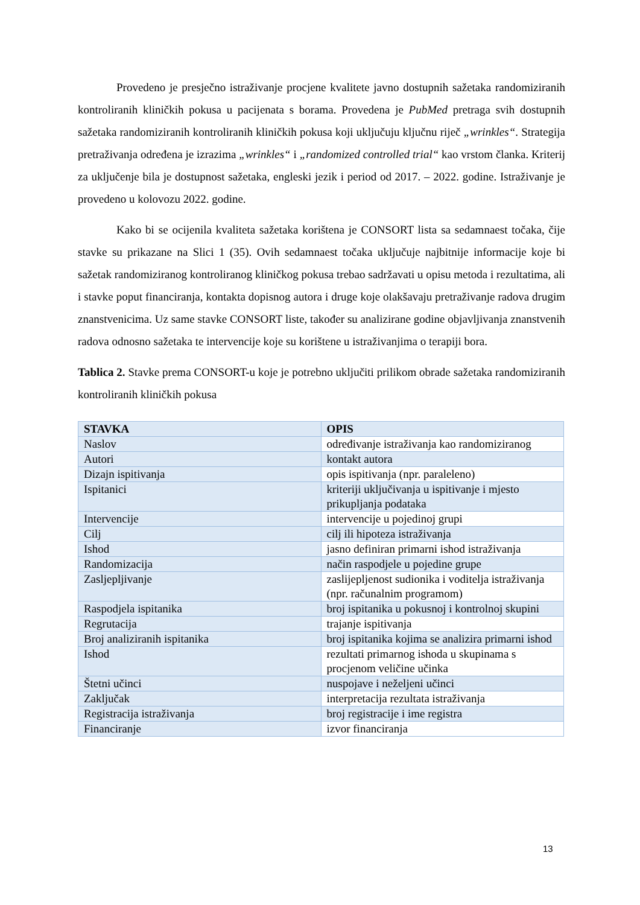Provedeno je presječno istraživanje procjene kvalitete javno dostupnih sažetaka randomiziranih kontroliranih kliničkih pokusa u pacijenata s borama. Provedena je PubMed pretraga svih dostupnih sažetaka randomiziranih kontroliranih kliničkih pokusa koji uključuju ključnu riječ „wrinkles“. Strategija pretraživanja određena je izrazima „wrinkles“ i „randomized controlled trial“ kao vrstom članka. Kriterij za uključenje bila je dostupnost sažetaka, engleski jezik i period od 2017. – 2022. godine. Istraživanje je provedeno u kolovozu 2022. godine.
Kako bi se ocijenila kvaliteta sažetaka korištena je CONSORT lista sa sedamnaest točaka, čije stavke su prikazane na Slici 1 (35). Ovih sedamnaest točaka uključuje najbitnije informacije koje bi sažetak randomiziranog kontroliranog kliničkog pokusa trebao sadržavati u opisu metoda i rezultatima, ali i stavke poput financiranja, kontakta dopisnog autora i druge koje olakšavaju pretraživanje radova drugim znanstvenicima. Uz same stavke CONSORT liste, također su analizirane godine objavljivanja znanstvenih radova odnosno sažetaka te intervencije koje su korištene u istraživanjima o terapiji bora.
Tablica 2. Stavke prema CONSORT-u koje je potrebno uključiti prilikom obrade sažetaka randomiziranih kontroliranih kliničkih pokusa
| STAVKA | OPIS |
| --- | --- |
| Naslov | određivanje istraživanja kao randomiziranog |
| Autori | kontakt autora |
| Dizajn ispitivanja | opis ispitivanja (npr. paraleleno) |
| Ispitanici | kriteriji uključivanja u ispitivanje i mjesto prikupljanja podataka |
| Intervencije | intervencije u pojedinoj grupi |
| Cilj | cilj ili hipoteza istraživanja |
| Ishod | jasno definiran primarni ishod istraživanja |
| Randomizacija | način raspodjele u pojedine grupe |
| Zasljepljivanje | zaslijepljenost sudionika i voditelja istraživanja (npr. računalnim programom) |
| Raspodjela ispitanika | broj ispitanika u pokusnoj i kontrolnoj skupini |
| Regrutacija | trajanje ispitivanja |
| Broj analiziranih ispitanika | broj ispitanika kojima se analizira primarni ishod |
| Ishod | rezultati primarnog ishoda u skupinama s procjenom veličine učinka |
| Štetni učinci | nuspojave i neželjeni učinci |
| Zaključak | interpretacija rezultata istraživanja |
| Registracija istraživanja | broj registracije i ime registra |
| Financiranje | izvor financiranja |
13